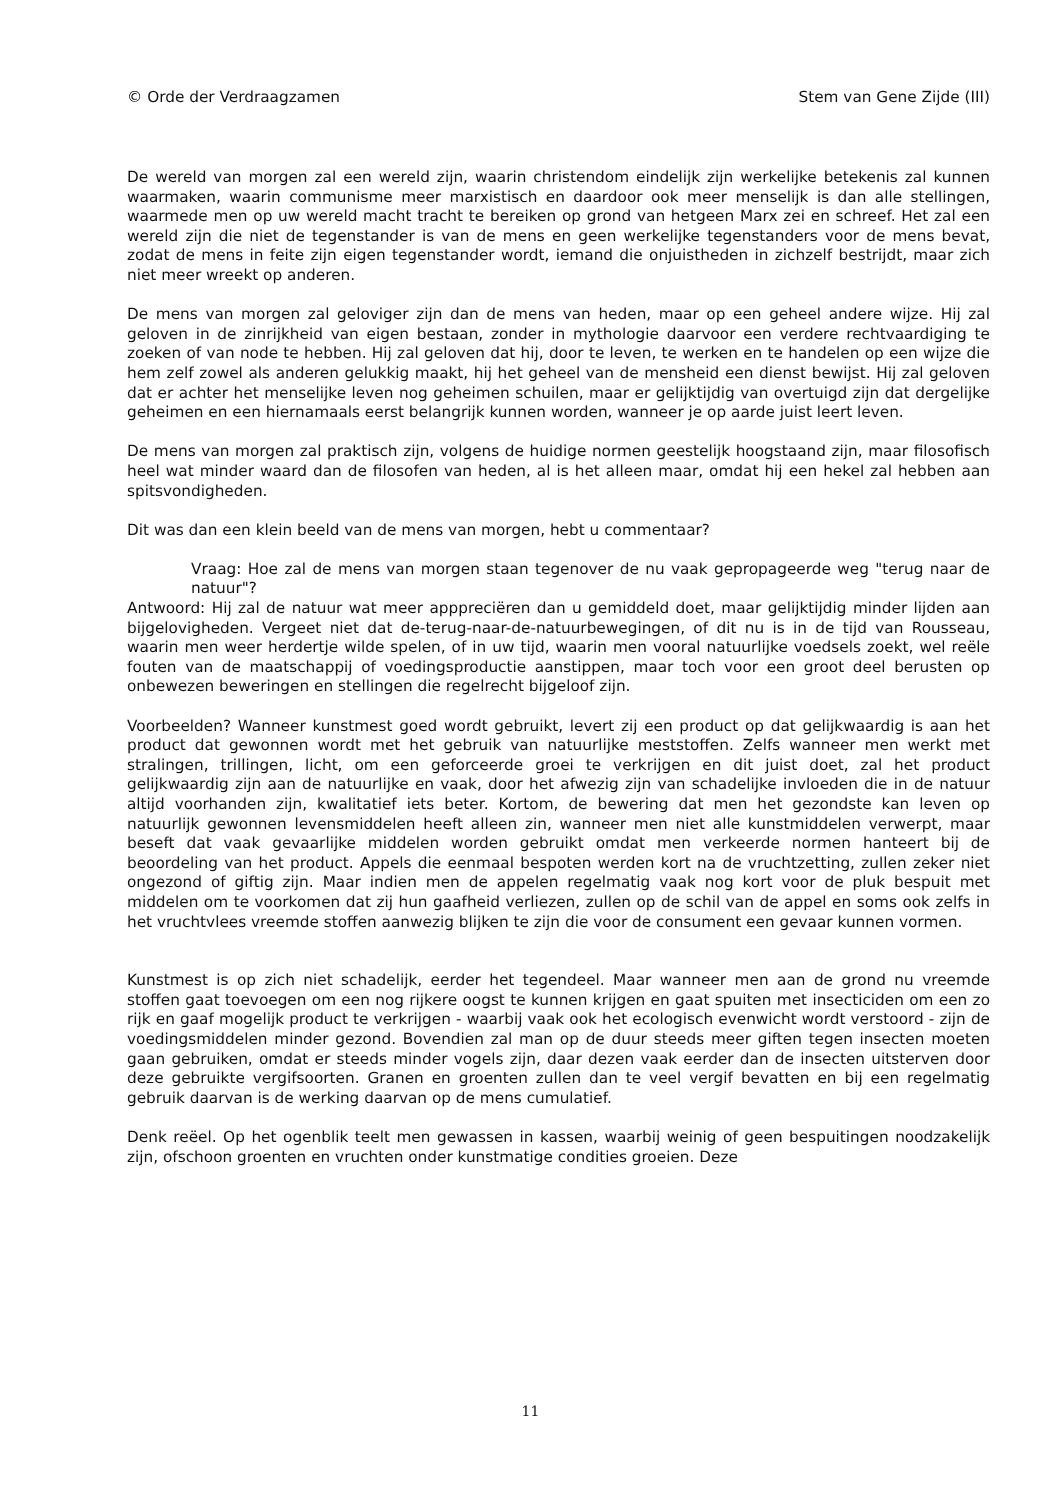© Orde der Verdraagzamen Stem van Gene Zijde (III)
De wereld van morgen zal een wereld zijn, waarin christendom eindelijk zijn werkelijke betekenis zal kunnen waarmaken, waarin communisme meer marxistisch en daardoor ook meer menselijk is dan alle stellingen, waarmede men op uw wereld macht tracht te bereiken op grond van hetgeen Marx zei en schreef. Het zal een wereld zijn die niet de tegenstander is van de mens en geen werkelijke tegenstanders voor de mens bevat, zodat de mens in feite zijn eigen tegenstander wordt, iemand die onjuistheden in zichzelf bestrijdt, maar zich niet meer wreekt op anderen.
De mens van morgen zal geloviger zijn dan de mens van heden, maar op een geheel andere wijze. Hij zal geloven in de zinrijkheid van eigen bestaan, zonder in mythologie daarvoor een verdere rechtvaardiging te zoeken of van node te hebben. Hij zal geloven dat hij, door te leven, te werken en te handelen op een wijze die hem zelf zowel als anderen gelukkig maakt, hij het geheel van de mensheid een dienst bewijst. Hij zal geloven dat er achter het menselijke leven nog geheimen schuilen, maar er gelijktijdig van overtuigd zijn dat dergelijke geheimen en een hiernamaals eerst belangrijk kunnen worden, wanneer je op aarde juist leert leven.
De mens van morgen zal praktisch zijn, volgens de huidige normen geestelijk hoogstaand zijn, maar filosofisch heel wat minder waard dan de filosofen van heden, al is het alleen maar, omdat hij een hekel zal hebben aan spitsvondigheden.
Dit was dan een klein beeld van de mens van morgen, hebt u commentaar?
Vraag: Hoe zal de mens van morgen staan tegenover de nu vaak gepropageerde weg "terug naar de natuur"?
Antwoord: Hij zal de natuur wat meer apppreciëren dan u gemiddeld doet, maar gelijktijdig minder lijden aan bijgelovigheden. Vergeet niet dat de-terug-naar-de-natuurbewegingen, of dit nu is in de tijd van Rousseau, waarin men weer herdertje wilde spelen, of in uw tijd, waarin men vooral natuurlijke voedsels zoekt, wel reële fouten van de maatschappij of voedingsproductie aanstippen, maar toch voor een groot deel berusten op onbewezen beweringen en stellingen die regelrecht bijgeloof zijn.
Voorbeelden? Wanneer kunstmest goed wordt gebruikt, levert zij een product op dat gelijkwaardig is aan het product dat gewonnen wordt met het gebruik van natuurlijke meststoffen. Zelfs wanneer men werkt met stralingen, trillingen, licht, om een geforceerde groei te verkrijgen en dit juist doet, zal het product gelijkwaardig zijn aan de natuurlijke en vaak, door het afwezig zijn van schadelijke invloeden die in de natuur altijd voorhanden zijn, kwalitatief iets beter. Kortom, de bewering dat men het gezondste kan leven op natuurlijk gewonnen levensmiddelen heeft alleen zin, wanneer men niet alle kunstmiddelen verwerpt, maar beseft dat vaak gevaarlijke middelen worden gebruikt omdat men verkeerde normen hanteert bij de beoordeling van het product. Appels die eenmaal bespoten werden kort na de vruchtzetting, zullen zeker niet ongezond of giftig zijn. Maar indien men de appelen regelmatig vaak nog kort voor de pluk bespuit met middelen om te voorkomen dat zij hun gaafheid verliezen, zullen op de schil van de appel en soms ook zelfs in het vruchtvlees vreemde stoffen aanwezig blijken te zijn die voor de consument een gevaar kunnen vormen.
Kunstmest is op zich niet schadelijk, eerder het tegendeel. Maar wanneer men aan de grond nu vreemde stoffen gaat toevoegen om een nog rijkere oogst te kunnen krijgen en gaat spuiten met insecticiden om een zo rijk en gaaf mogelijk product te verkrijgen - waarbij vaak ook het ecologisch evenwicht wordt verstoord - zijn de voedingsmiddelen minder gezond. Bovendien zal man op de duur steeds meer giften tegen insecten moeten gaan gebruiken, omdat er steeds minder vogels zijn, daar dezen vaak eerder dan de insecten uitsterven door deze gebruikte vergifsoorten. Granen en groenten zullen dan te veel vergif bevatten en bij een regelmatig gebruik daarvan is de werking daarvan op de mens cumulatief.
Denk reëel. Op het ogenblik teelt men gewassen in kassen, waarbij weinig of geen bespuitingen noodzakelijk zijn, ofschoon groenten en vruchten onder kunstmatige condities groeien. Deze
11